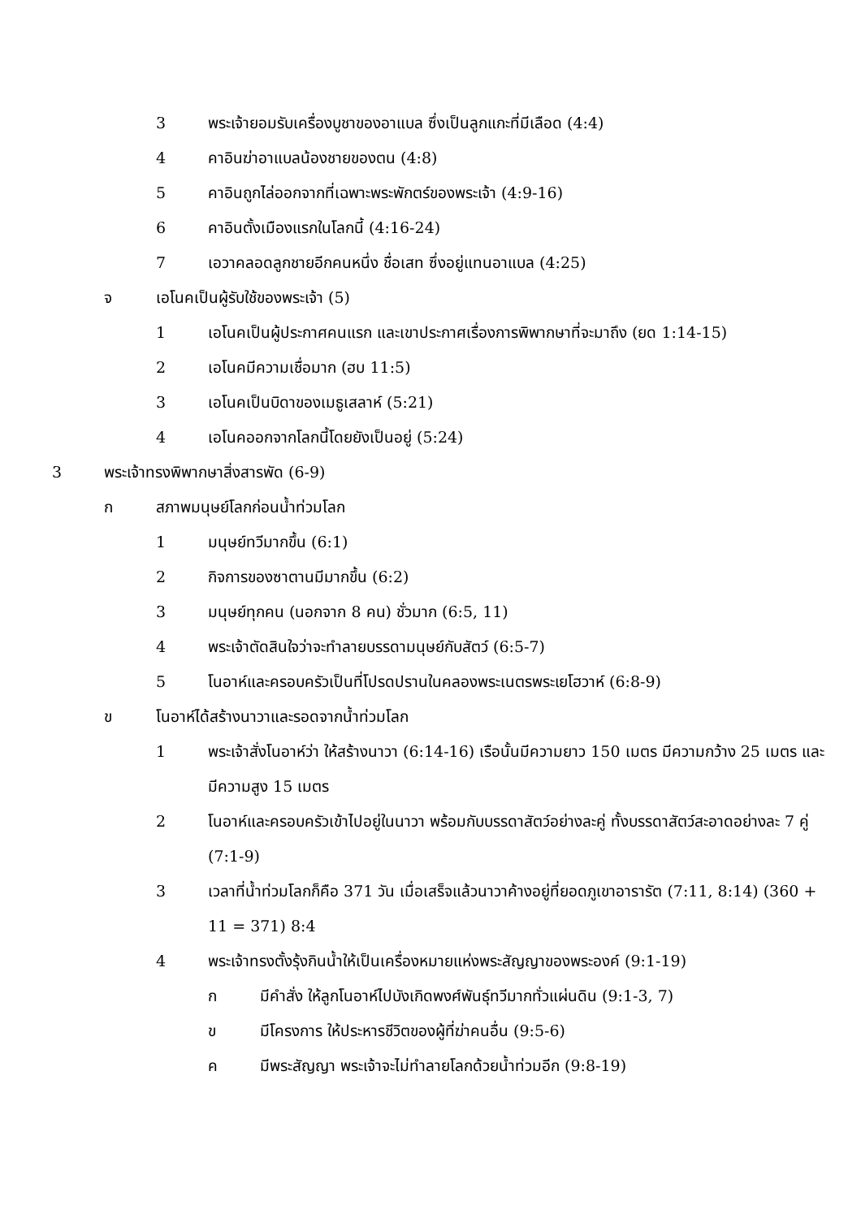3 พระเจ้ายอมรับเครื่องบูชาของอาแบล ซึ่งเป็นลูกแกะที่มีเลือด (4:4)
4 คาอินฆ่าอาแบลน้องชายของตน (4:8)
5 คาอินถูกไล่ออกจากที่เฉพาะพระพักตร์ของพระเจ้า (4:9-16)
6 คาอินตั้งเมืองแรกในโลกนี้ (4:16-24)
7 เอวาคลอดลูกชายอีกคนหนึ่ง ชื่อเสท ซึ่งอยู่แทนอาแบล (4:25)
จ เอโนคเป็นผู้รับใช้ของพระเจ้า (5)
1 เอโนคเป็นผู้ประกาศคนแรก และเขาประกาศเรื่องการพิพากษาที่จะมาถึง (ยด 1:14-15)
2 เอโนคมีความเชื่อมาก (ฮบ 11:5)
3 เอโนคเป็นบิดาของเมธูเสลาห์ (5:21)
4 เอโนคออกจากโลกนี้โดยยังเป็นอยู่ (5:24)
3 พระเจ้าทรงพิพากษาสิ่งสารพัด (6-9)
ก สภาพมนุษย์โลกก่อนน้ำท่วมโลก
1 มนุษย์ทวีมากขึ้น (6:1)
2 กิจการของซาตานมีมากขึ้น (6:2)
3 มนุษย์ทุกคน (นอกจาก 8 คน) ชั่วมาก (6:5, 11)
4 พระเจ้าตัดสินใจว่าจะทำลายบรรดามนุษย์กับสัตว์ (6:5-7)
5 โนอาห์และครอบครัวเป็นที่โปรดปรานในคลองพระเนตรพระเยโฮวาห์ (6:8-9)
ข โนอาห์ได้สร้างนาวาและรอดจากน้ำท่วมโลก
1 พระเจ้าสั่งโนอาห์ว่า ให้สร้างนาวา (6:14-16) เรือนั้นมีความยาว 150 เมตร มีความกว้าง 25 เมตร และมีความสูง 15 เมตร
2 โนอาห์และครอบครัวเข้าไปอยู่ในนาวา พร้อมกับบรรดาสัตว์อย่างละคู่ ทั้งบรรดาสัตว์สะอาดอย่างละ 7 คู่ (7:1-9)
3 เวลาที่น้ำท่วมโลกก็คือ 371 วัน เมื่อเสร็จแล้วนาวาค้างอยู่ที่ยอดภูเขาอารารัต (7:11, 8:14) (360 + 11 = 371) 8:4
4 พระเจ้าทรงตั้งรุ้งกินน้ำให้เป็นเครื่องหมายแห่งพระสัญญาของพระองค์ (9:1-19)
ก มีคำสั่ง ให้ลูกโนอาห์ไปบังเกิดพงศ์พันธุ์ทวีมากทั่วแผ่นดิน (9:1-3, 7)
ข มีโครงการ ให้ประหารชีวิตของผู้ที่ฆ่าคนอื่น (9:5-6)
ค มีพระสัญญา พระเจ้าจะไม่ทำลายโลกด้วยน้ำท่วมอีก (9:8-19)